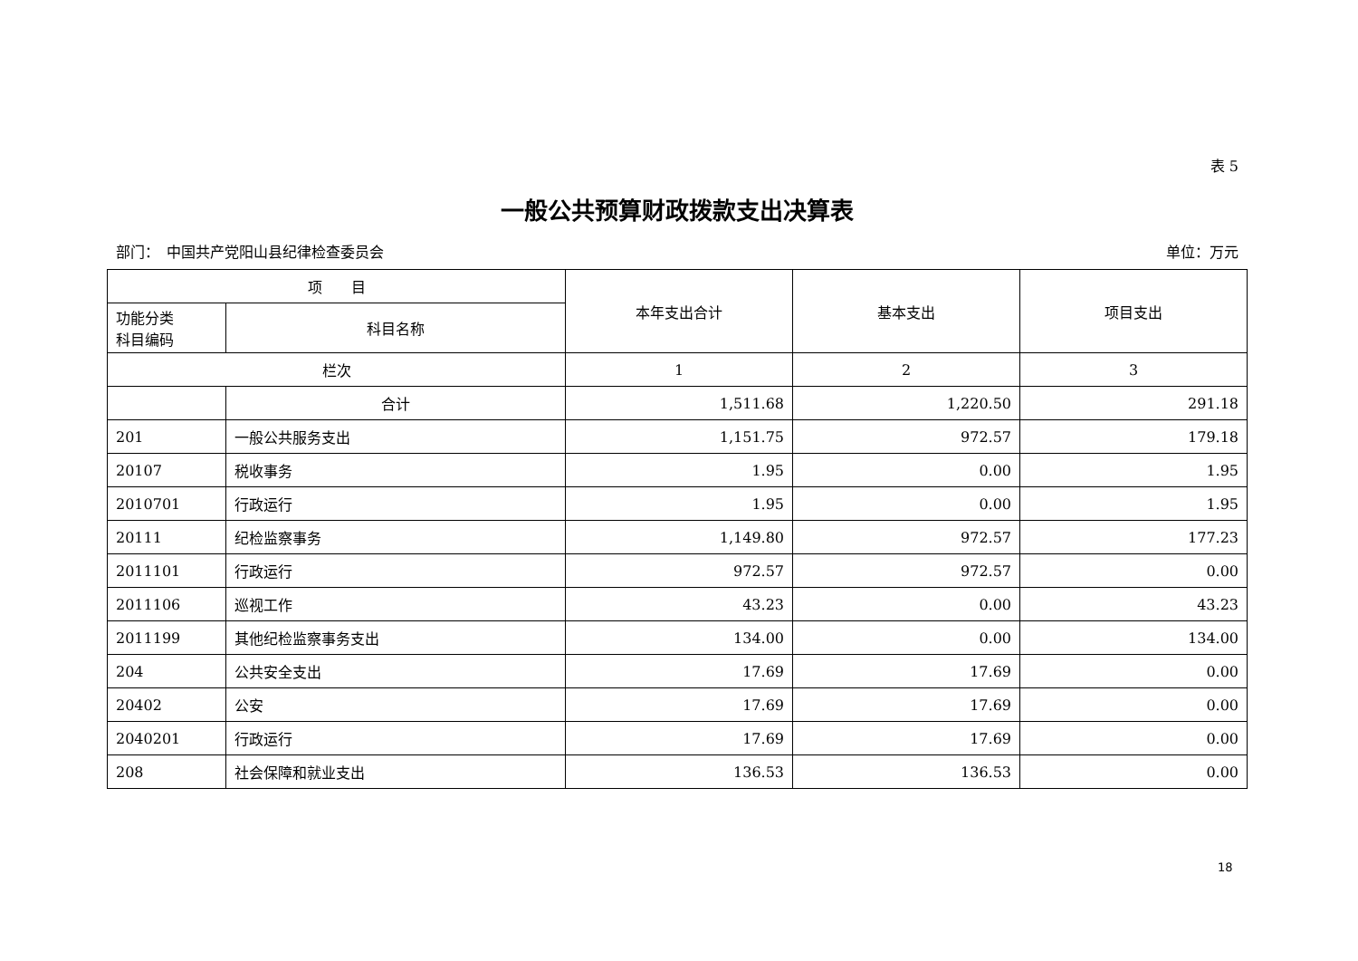表 5
一般公共预算财政拨款支出决算表
部门：　中国共产党阳山县纪律检查委员会 单位：万元
| 项 目 | | 本年支出合计 | 基本支出 | 项目支出 |
| --- | --- | --- | --- | --- |
| 功能分类 科目编码 | 科目名称 | | | |
| 栏次 | | 1 | 2 | 3 |
| | 合计 | 1,511.68 | 1,220.50 | 291.18 |
| 201 | 一般公共服务支出 | 1,151.75 | 972.57 | 179.18 |
| 20107 | 税收事务 | 1.95 | 0.00 | 1.95 |
| 2010701 | 行政运行 | 1.95 | 0.00 | 1.95 |
| 20111 | 纪检监察事务 | 1,149.80 | 972.57 | 177.23 |
| 2011101 | 行政运行 | 972.57 | 972.57 | 0.00 |
| 2011106 | 巡视工作 | 43.23 | 0.00 | 43.23 |
| 2011199 | 其他纪检监察事务支出 | 134.00 | 0.00 | 134.00 |
| 204 | 公共安全支出 | 17.69 | 17.69 | 0.00 |
| 20402 | 公安 | 17.69 | 17.69 | 0.00 |
| 2040201 | 行政运行 | 17.69 | 17.69 | 0.00 |
| 208 | 社会保障和就业支出 | 136.53 | 136.53 | 0.00 |
18